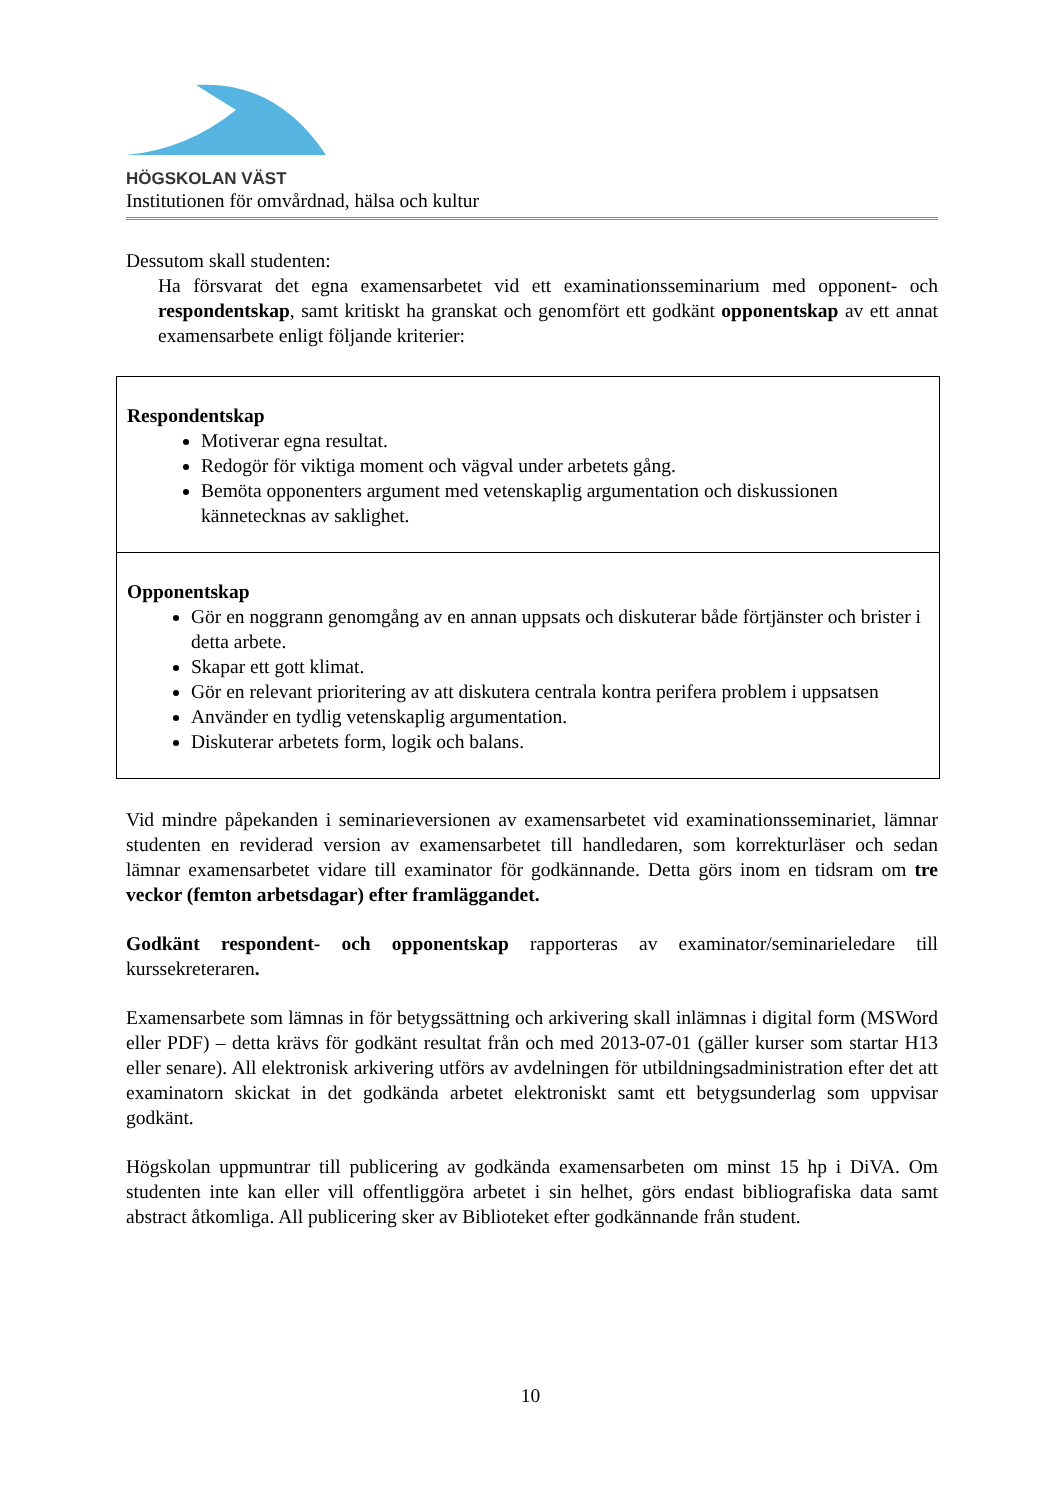HÖGSKOLAN VÄST
Institutionen för omvårdnad, hälsa och kultur
Dessutom skall studenten:
Ha försvarat det egna examensarbetet vid ett examinationsseminarium med opponent- och respondentskap, samt kritiskt ha granskat och genomfört ett godkänt opponentskap av ett annat examensarbete enligt följande kriterier:
| Respondentskap Motiverar egna resultat. Redogör för viktiga moment och vägval under arbetets gång. Bemöta opponenters argument med vetenskaplig argumentation och diskussionen kännetecknas av saklighet. |
| Opponentskap Gör en noggrann genomgång av en annan uppsats och diskuterar både förtjänster och brister i detta arbete. Skapar ett gott klimat. Gör en relevant prioritering av att diskutera centrala kontra perifera problem i uppsatsen Använder en tydlig vetenskaplig argumentation. Diskuterar arbetets form, logik och balans. |
Vid mindre påpekanden i seminarieversionen av examensarbetet vid examinationsseminariet, lämnar studenten en reviderad version av examensarbetet till handledaren, som korrekturläser och sedan lämnar examensarbetet vidare till examinator för godkännande. Detta görs inom en tidsram om tre veckor (femton arbetsdagar) efter framläggandet.
Godkänt respondent- och opponentskap rapporteras av examinator/seminarieledare till kurssekreteraren.
Examensarbete som lämnas in för betygssättning och arkivering skall inlämnas i digital form (MSWord eller PDF) – detta krävs för godkänt resultat från och med 2013-07-01 (gäller kurser som startar H13 eller senare). All elektronisk arkivering utförs av avdelningen för utbildningsadministration efter det att examinatorn skickat in det godkända arbetet elektroniskt samt ett betygsunderlag som uppvisar godkänt.
Högskolan uppmuntrar till publicering av godkända examensarbeten om minst 15 hp i DiVA. Om studenten inte kan eller vill offentliggöra arbetet i sin helhet, görs endast bibliografiska data samt abstract åtkomliga. All publicering sker av Biblioteket efter godkännande från student.
10